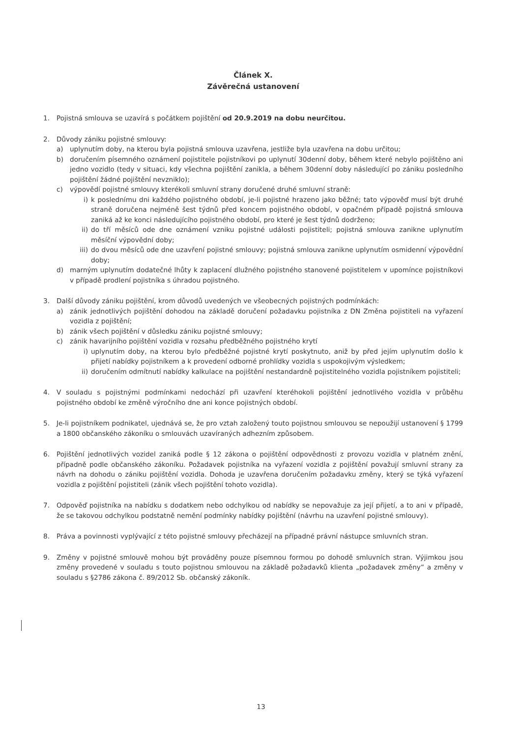Článek X.
Závěrečná ustanovení
1. Pojistná smlouva se uzavírá s počátkem pojištění od 20.9.2019 na dobu neurčitou.
2. Důvody zániku pojistné smlouvy:
a) uplynutím doby, na kterou byla pojistná smlouva uzavřena, jestliže byla uzavřena na dobu určitou;
b) doručením písemného oznámení pojistitele pojistníkovi po uplynutí 30denní doby, během které nebylo pojištěno ani jedno vozidlo (tedy v situaci, kdy všechna pojištění zanikla, a během 30denní doby následující po zániku posledního pojištění žádné pojištění nevzniklo);
c) výpovědí pojistné smlouvy kterékoli smluvní strany doručené druhé smluvní straně:
i) k poslednímu dni každého pojistného období, je-li pojistné hrazeno jako běžné; tato výpověď musí být druhé straně doručena nejméně šest týdnů před koncem pojistného období, v opačném případě pojistná smlouva zaniká až ke konci následujícího pojistného období, pro které je šest týdnů dodrženo;
ii) do tří měsíců ode dne oznámení vzniku pojistné události pojistiteli; pojistná smlouva zanikne uplynutím měsíční výpovědní doby;
iii) do dvou měsíců ode dne uzavření pojistné smlouvy; pojistná smlouva zanikne uplynutím osmidenní výpovědní doby;
d) marným uplynutím dodatečné lhůty k zaplacení dlužného pojistného stanovené pojistitelem v upomínce pojistníkovi v případě prodlení pojistníka s úhradou pojistného.
3. Další důvody zániku pojištění, krom důvodů uvedených ve všeobecných pojistných podmínkách:
a) zánik jednotlivých pojištění dohodou na základě doručení požadavku pojistníka z DN Změna pojistiteli na vyřazení vozidla z pojištění;
b) zánik všech pojištění v důsledku zániku pojistné smlouvy;
c) zánik havarijního pojištění vozidla v rozsahu předběžného pojistného krytí
i) uplynutím doby, na kterou bylo předběžné pojistné krytí poskytnuto, aniž by před jejím uplynutím došlo k přijetí nabídky pojistníkem a k provedení odborné prohlídky vozidla s uspokojivým výsledkem;
ii) doručením odmítnutí nabídky kalkulace na pojištění nestandardně pojistitelného vozidla pojistníkem pojistiteli;
4. V souladu s pojistnými podmínkami nedochází při uzavření kteréhokoli pojištění jednotlivého vozidla v průběhu pojistného období ke změně výročního dne ani konce pojistných období.
5. Je-li pojistníkem podnikatel, ujednává se, že pro vztah založený touto pojistnou smlouvou se nepoužijí ustanovení § 1799 a 1800 občanského zákoníku o smlouvách uzavíraných adhezním způsobem.
6. Pojištění jednotlivých vozidel zaniká podle § 12 zákona o pojištění odpovědnosti z provozu vozidla v platném znění, případně podle občanského zákoníku. Požadavek pojistníka na vyřazení vozidla z pojištění považují smluvní strany za návrh na dohodu o zániku pojištění vozidla. Dohoda je uzavřena doručením požadavku změny, který se týká vyřazení vozidla z pojištění pojistiteli (zánik všech pojištění tohoto vozidla).
7. Odpověď pojistníka na nabídku s dodatkem nebo odchylkou od nabídky se nepovažuje za její přijetí, a to ani v případě, že se takovou odchylkou podstatně nemění podmínky nabídky pojištění (návrhu na uzavření pojistné smlouvy).
8. Práva a povinnosti vyplývající z této pojistné smlouvy přecházejí na případné právní nástupce smluvních stran.
9. Změny v pojistné smlouvě mohou být prováděny pouze písemnou formou po dohodě smluvních stran. Výjimkou jsou změny provedené v souladu s touto pojistnou smlouvou na základě požadavků klienta „požadavek změny“ a změny v souladu s §2786 zákona č. 89/2012 Sb. občanský zákoník.
13